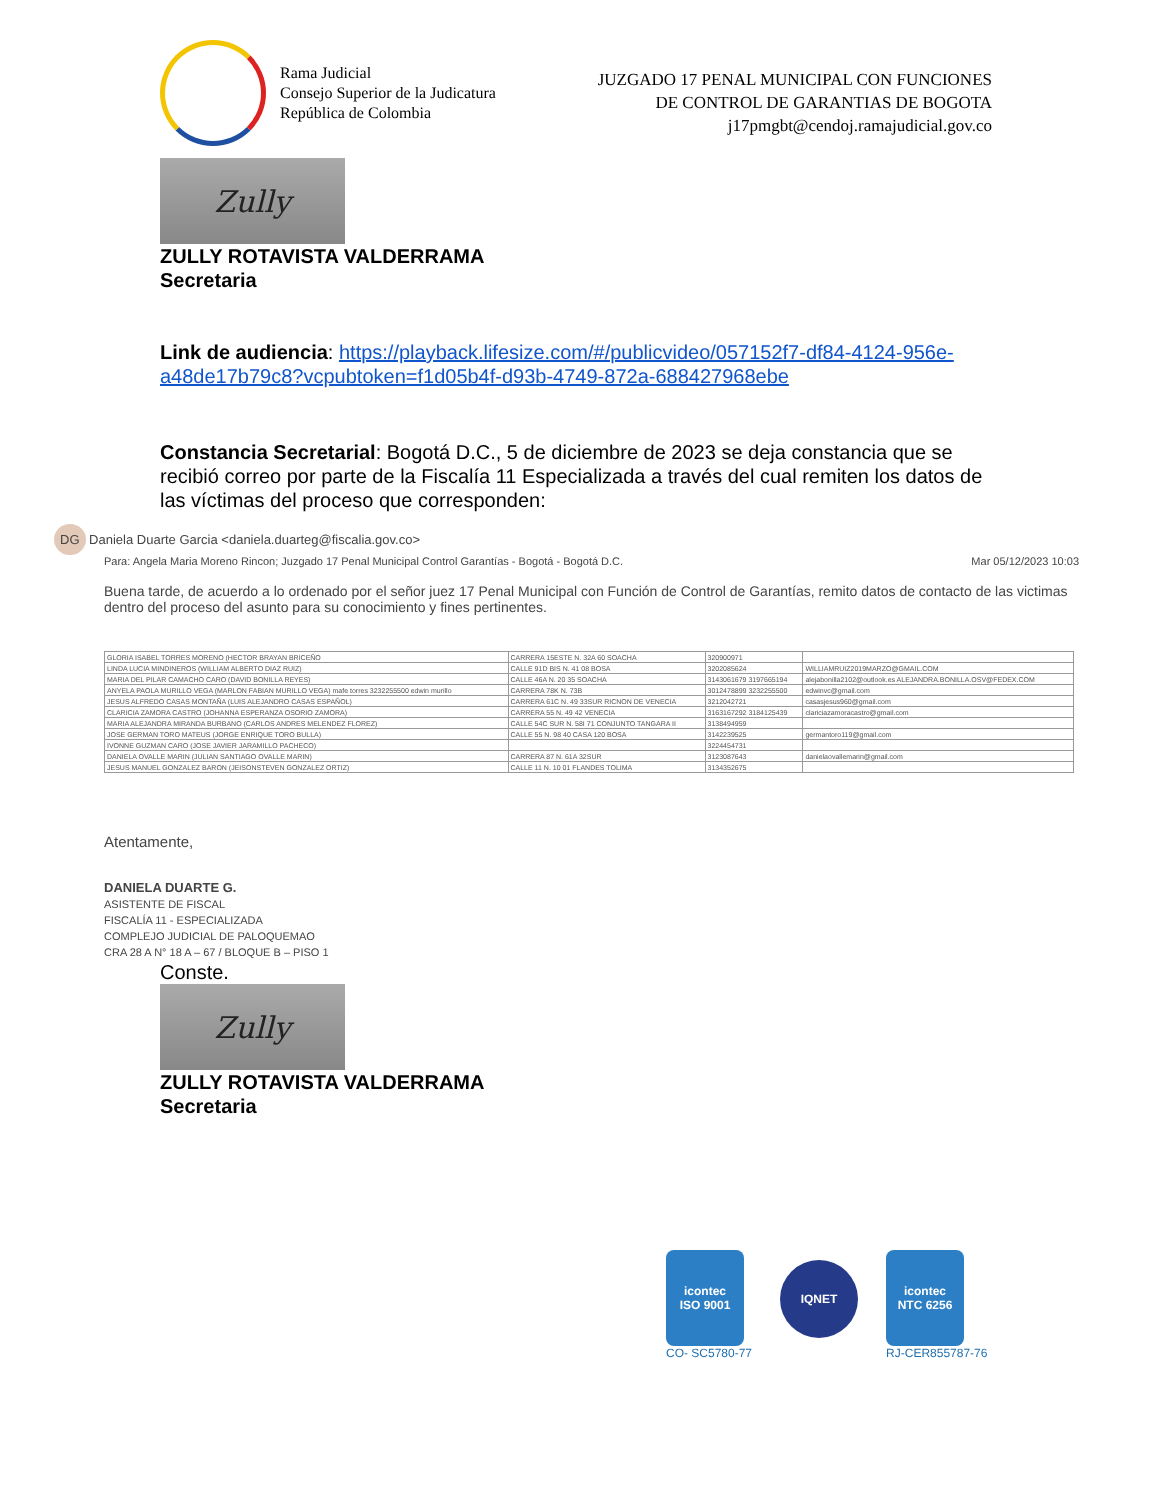Rama Judicial
Consejo Superior de la Judicatura
República de Colombia
JUZGADO 17 PENAL MUNICIPAL CON FUNCIONES
DE CONTROL DE GARANTIAS DE BOGOTA
j17pmgbt@cendoj.ramajudicial.gov.co
Zully
ZULLY ROTAVISTA VALDERRAMA
Secretaria
Link de audiencia: https://playback.lifesize.com/#/publicvideo/057152f7-df84-4124-956e-a48de17b79c8?vcpubtoken=f1d05b4f-d93b-4749-872a-688427968ebe
Constancia Secretarial: Bogotá D.C., 5 de diciembre de 2023 se deja constancia que se recibió correo por parte de la Fiscalía 11 Especializada a través del cual remiten los datos de las víctimas del proceso que corresponden:
DG Daniela Duarte Garcia <daniela.duarteg@fiscalia.gov.co>
Para: Angela Maria Moreno Rincon; Juzgado 17 Penal Municipal Control Garantías - Bogotá - Bogotá D.C. Mar 05/12/2023 10:03
Buena tarde, de acuerdo a lo ordenado por el señor juez 17 Penal Municipal con Función de Control de Garantías, remito datos de contacto de las victimas dentro del proceso del asunto para su conocimiento y fines pertinentes.
| GLORIA ISABEL TORRES MORENO (HECTOR BRAYAN BRICEÑO | CARRERA 15ESTE N. 32A 60 SOACHA | 320900971 | |
| LINDA LUCIA MINDINEROS (WILLIAM ALBERTO DIAZ RUIZ) | CALLE 91D BIS N. 41 08 BOSA | 3202085624 | WILLIAMRUIZ2019MARZO@GMAIL.COM |
| MARIA DEL PILAR CAMACHO CARO (DAVID BONILLA REYES) | CALLE 46A N. 20 35 SOACHA | 3143061679 3197665194 | alejabonilla2102@outlook.es ALEJANDRA.BONILLA.OSV@FEDEX.COM |
| ANYELA PAOLA MURILLO VEGA (MARLON FABIAN MURILLO VEGA) mafe torres 3232255500 edwin murillo | CARRERA 78K N. 73B | 3012478899 3232255500 | edwinvc@gmail.com |
| JESUS ALFREDO CASAS MONTAÑA (LUIS ALEJANDRO CASAS ESPAÑOL) | CARRERA 61C N. 49 33SUR RICNON DE VENECIA | 3212042721 | casasjesus960@gmail.com |
| CLARICIA ZAMORA CASTRO (JOHANNA ESPERANZA OSORIO ZAMORA) | CARRERA 55 N. 49 42 VENECIA | 3163167292 3184125439 | clariciazamoracastro@gmail.com |
| MARIA ALEJANDRA MIRANDA BURBANO (CARLOS ANDRES MELENDEZ FLOREZ) | CALLE 54C SUR N. 58I 71 CONJUNTO TANGARA II | 3138494959 | |
| JOSE GERMAN TORO MATEUS (JORGE ENRIQUE TORO BULLA) | CALLE 55 N. 98 40 CASA 120 BOSA | 3142239525 | germantoro119@gmail.com |
| IVONNE GUZMAN CARO (JOSE JAVIER JARAMILLO PACHECO) | | 3224454731 | |
| DANIELA OVALLE MARIN (JULIAN SANTIAGO OVALLE MARIN) | CARRERA 87 N. 61A 32SUR | 3123087643 | danielaovallemarin@gmail.com |
| JESUS MANUEL GONZALEZ BARON (JEISONSTEVEN GONZALEZ ORTIZ) | CALLE 11 N. 10 01 FLANDES TOLIMA | 3134352675 | |
Atentamente,
DANIELA DUARTE G.
ASISTENTE DE FISCAL
FISCALÍA 11 - ESPECIALIZADA
COMPLEJO JUDICIAL DE PALOQUEMAO
CRA 28 A N° 18 A – 67 / BLOQUE B – PISO 1
Conste.
Zully
ZULLY ROTAVISTA VALDERRAMA
Secretaria
icontec
ISO 9001
CO- SC5780-77
IQNET
icontec
NTC 6256
RJ-CER855787-76